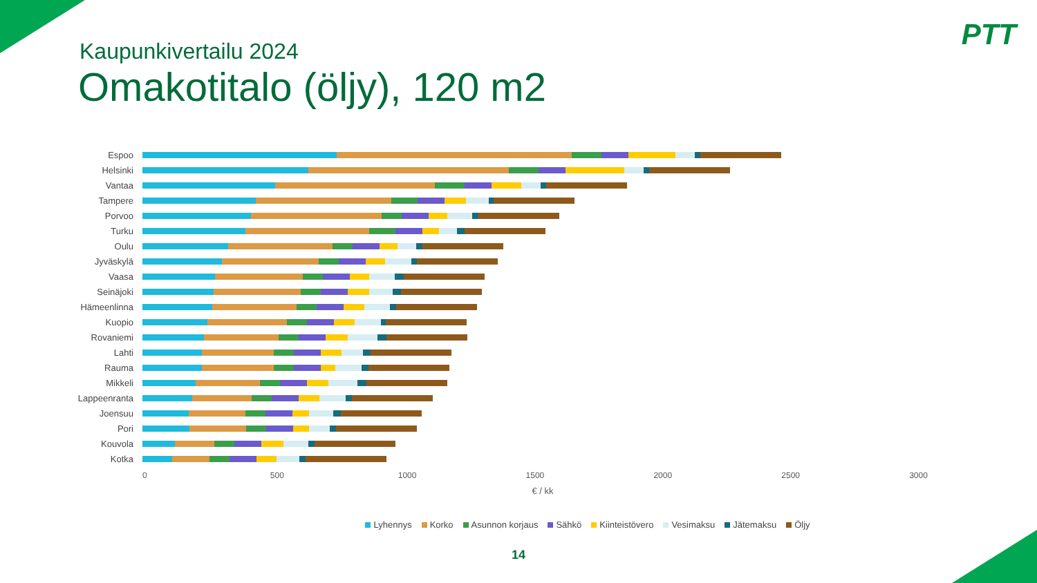PTT
Kaupunkivertailu 2024
Omakotitalo (öljy), 120 m2
Espoo
Helsinki
Vantaa
Tampere
Porvoo
Turku
Oulu
Jyväskylä
Vaasa
Seinäjoki
Hämeenlinna
Kuopio
Rovaniemi
Lahti
Rauma
Mikkeli
Lappeenranta
Joensuu
Pori
Kouvola
Kotka
0 500 1000 1500 2000 2500 3000
€ / kk
Lyhennys Korko Asunnon korjaus Sähkö Kiinteistövero Vesimaksu Jätemaksu Öljy
14